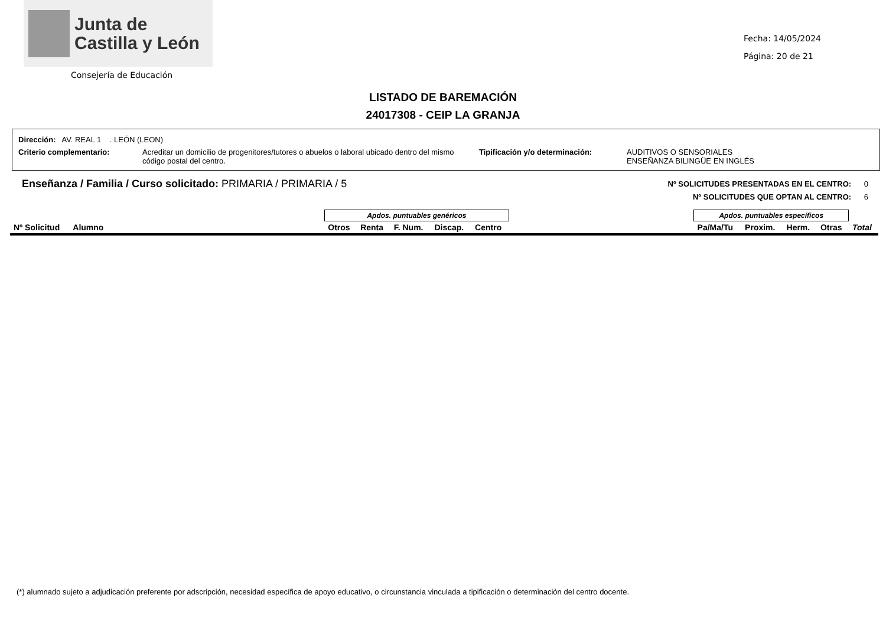Junta de
Castilla y León
Consejería de Educación
Fecha: 14/05/2024
Página: 20 de 21
LISTADO DE BAREMACIÓN
24017308 - CEIP LA GRANJA
Dirección: AV. REAL 1 . LEÓN (LEON)
Criterio complementario: Acreditar un domicilio de progenitores/tutores o abuelos o laboral ubicado dentro del mismo código postal del centro. Tipificación y/o determinación: AUDITIVOS O SENSORIALES
ENSEÑANZA BILINGÜE EN INGLÉS
Enseñanza / Familia / Curso solicitado: PRIMARIA / PRIMARIA / 5
Nº SOLICITUDES PRESENTADAS EN EL CENTRO: 0
Nº SOLICITUDES QUE OPTAN AL CENTRO: 6
| | | Apdos. puntuables genéricos | | | | | | Apdos. puntuables específicos | | | | |
| --- | --- | --- | --- | --- | --- | --- | --- | --- | --- | --- | --- | --- |
| Nº Solicitud | Alumno | Otros | Renta | F. Num. | Discap. | Centro | | Pa/Ma/Tu | Proxim. | Herm. | Otras | Total |
(*) alumnado sujeto a adjudicación preferente por adscripción, necesidad específica de apoyo educativo, o circunstancia vinculada a tipificación o determinación del centro docente.